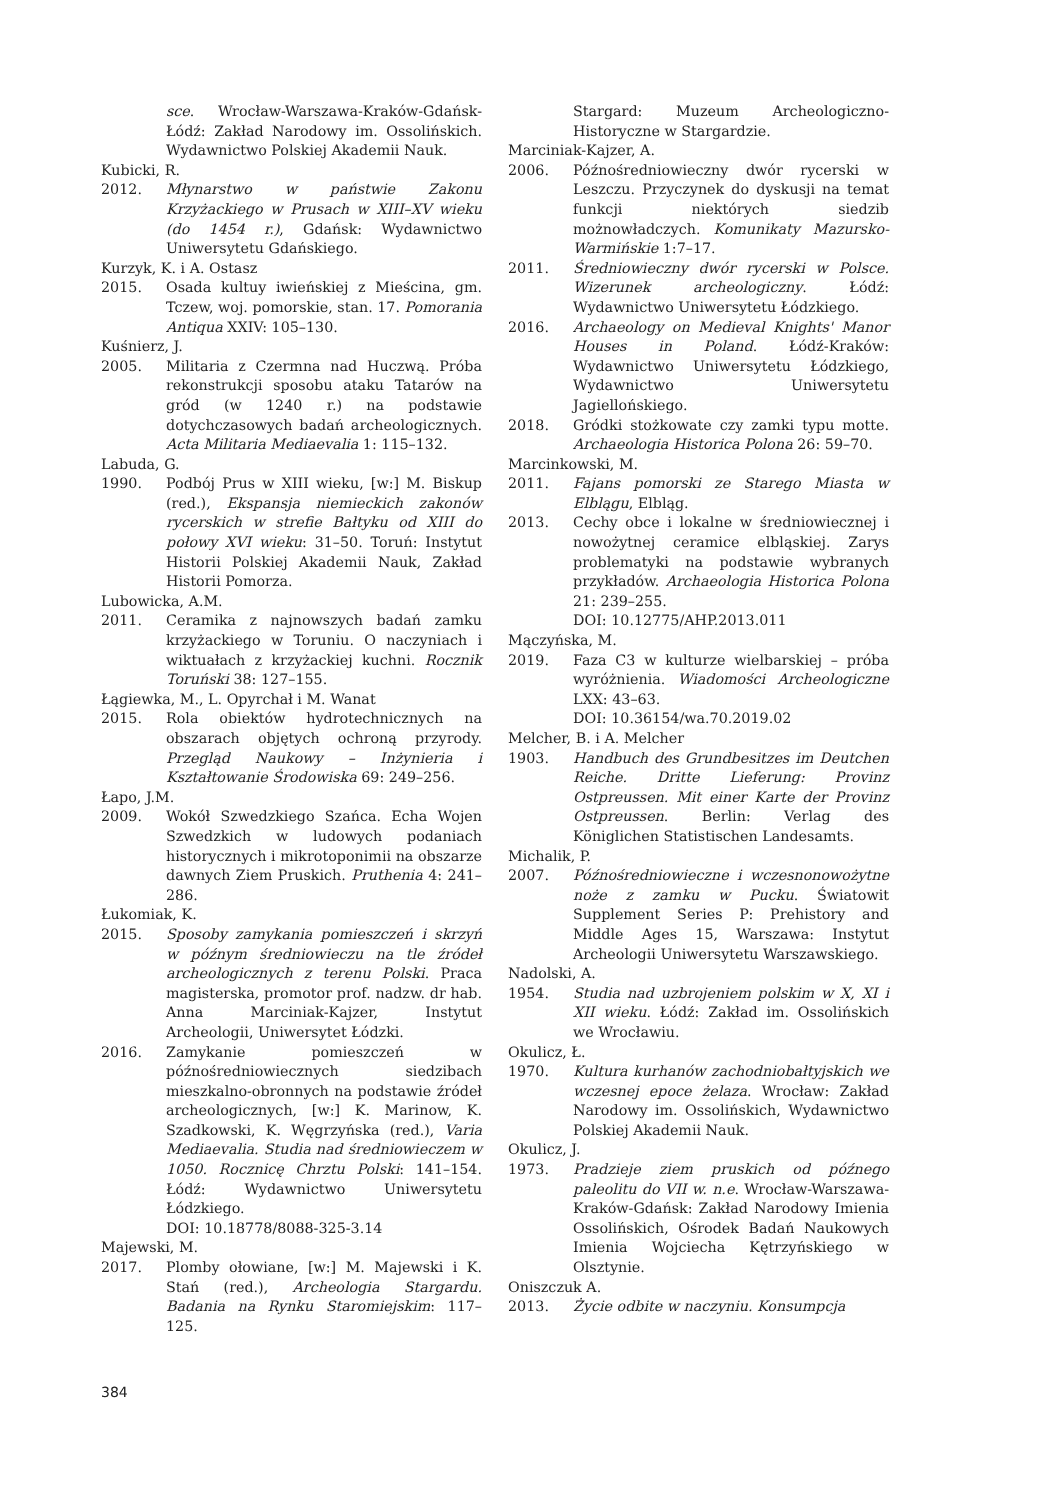sce. Wrocław-Warszawa-Kraków-Gdańsk-Łódź: Zakład Narodowy im. Ossolińskich. Wydawnictwo Polskiej Akademii Nauk.
Kubicki, R.
2012. Młynarstwo w państwie Zakonu Krzyżackiego w Prusach w XIII–XV wieku (do 1454 r.), Gdańsk: Wydawnictwo Uniwersytetu Gdańskiego.
Kurzyk, K. i A. Ostasz
2015. Osada kultuy iwieńskiej z Mieścina, gm. Tczew, woj. pomorskie, stan. 17. Pomorania Antiqua XXIV: 105–130.
Kuśnierz, J.
2005. Militaria z Czermna nad Huczwą. Próba rekonstrukcji sposobu ataku Tatarów na gród (w 1240 r.) na podstawie dotychczasowych badań archeologicznych. Acta Militaria Mediaevalia 1: 115–132.
Labuda, G.
1990. Podbój Prus w XIII wieku, [w:] M. Biskup (red.), Ekspansja niemieckich zakonów rycerskich w strefie Bałtyku od XIII do połowy XVI wieku: 31–50. Toruń: Instytut Historii Polskiej Akademii Nauk, Zakład Historii Pomorza.
Lubowicka, A.M.
2011. Ceramika z najnowszych badań zamku krzyżackiego w Toruniu. O naczyniach i wiktuałach z krzyżackiej kuchni. Rocznik Toruński 38: 127–155.
Łągiewka, M., L. Opyrchał i M. Wanat
2015. Rola obiektów hydrotechnicznych na obszarach objętych ochroną przyrody. Przegląd Naukowy – Inżynieria i Kształtowanie Środowiska 69: 249–256.
Łapo, J.M.
2009. Wokół Szwedzkiego Szańca. Echa Wojen Szwedzkich w ludowych podaniach historycznych i mikrotoponimii na obszarze dawnych Ziem Pruskich. Pruthenia 4: 241–286.
Łukomiak, K.
2015. Sposoby zamykania pomieszczeń i skrzyń w późnym średniowieczu na tle źródeł archeologicznych z terenu Polski. Praca magisterska, promotor prof. nadzw. dr hab. Anna Marciniak-Kajzer, Instytut Archeologii, Uniwersytet Łódzki.
2016. Zamykanie pomieszczeń w późnośredniowiecznych siedzibach mieszkalno-obronnych na podstawie źródeł archeologicznych, [w:] K. Marinow, K. Szadkowski, K. Węgrzyńska (red.), Varia Mediaevalia. Studia nad średniowieczem w 1050. Rocznicę Chrztu Polski: 141–154. Łódź: Wydawnictwo Uniwersytetu Łódzkiego.
DOI: 10.18778/8088-325-3.14
Majewski, M.
2017. Plomby ołowiane, [w:] M. Majewski i K. Stań (red.), Archeologia Stargardu. Badania na Rynku Staromiejskim: 117–125.
Stargard: Muzeum Archeologiczno-Historyczne w Stargardzie.
Marciniak-Kajzer, A.
2006. Późnośredniowieczny dwór rycerski w Leszczu. Przyczynek do dyskusji na temat funkcji niektórych siedzib możnowładczych. Komunikaty Mazursko-Warmińskie 1:7–17.
2011. Średniowieczny dwór rycerski w Polsce. Wizerunek archeologiczny. Łódź: Wydawnictwo Uniwersytetu Łódzkiego.
2016. Archaeology on Medieval Knights' Manor Houses in Poland. Łódź-Kraków: Wydawnictwo Uniwersytetu Łódzkiego, Wydawnictwo Uniwersytetu Jagiellońskiego.
2018. Gródki stożkowate czy zamki typu motte. Archaeologia Historica Polona 26: 59–70.
Marcinkowski, M.
2011. Fajans pomorski ze Starego Miasta w Elblągu, Elbląg.
2013. Cechy obce i lokalne w średniowiecznej i nowożytnej ceramice elbląskiej. Zarys problematyki na podstawie wybranych przykładów. Archaeologia Historica Polona 21: 239–255.
DOI: 10.12775/AHP.2013.011
Mączyńska, M.
2019. Faza C3 w kulturze wielbarskiej – próba wyróżnienia. Wiadomości Archeologiczne LXX: 43–63.
DOI: 10.36154/wa.70.2019.02
Melcher, B. i A. Melcher
1903. Handbuch des Grundbesitzes im Deutchen Reiche. Dritte Lieferung: Provinz Ostpreussen. Mit einer Karte der Provinz Ostpreussen. Berlin: Verlag des Königlichen Statistischen Landesamts.
Michalik, P.
2007. Późnośredniowieczne i wczesnonowożytne noże z zamku w Pucku. Światowit Supplement Series P: Prehistory and Middle Ages 15, Warszawa: Instytut Archeologii Uniwersytetu Warszawskiego.
Nadolski, A.
1954. Studia nad uzbrojeniem polskim w X, XI i XII wieku. Łódź: Zakład im. Ossolińskich we Wrocławiu.
Okulicz, Ł.
1970. Kultura kurhanów zachodniobałtyjskich we wczesnej epoce żelaza. Wrocław: Zakład Narodowy im. Ossolińskich, Wydawnictwo Polskiej Akademii Nauk.
Okulicz, J.
1973. Pradzieje ziem pruskich od późnego paleolitu do VII w. n.e. Wrocław-Warszawa-Kraków-Gdańsk: Zakład Narodowy Imienia Ossolińskich, Ośrodek Badań Naukowych Imienia Wojciecha Kętrzyńskiego w Olsztynie.
Oniszczuk A.
2013. Życie odbite w naczyniu. Konsumpcja
384